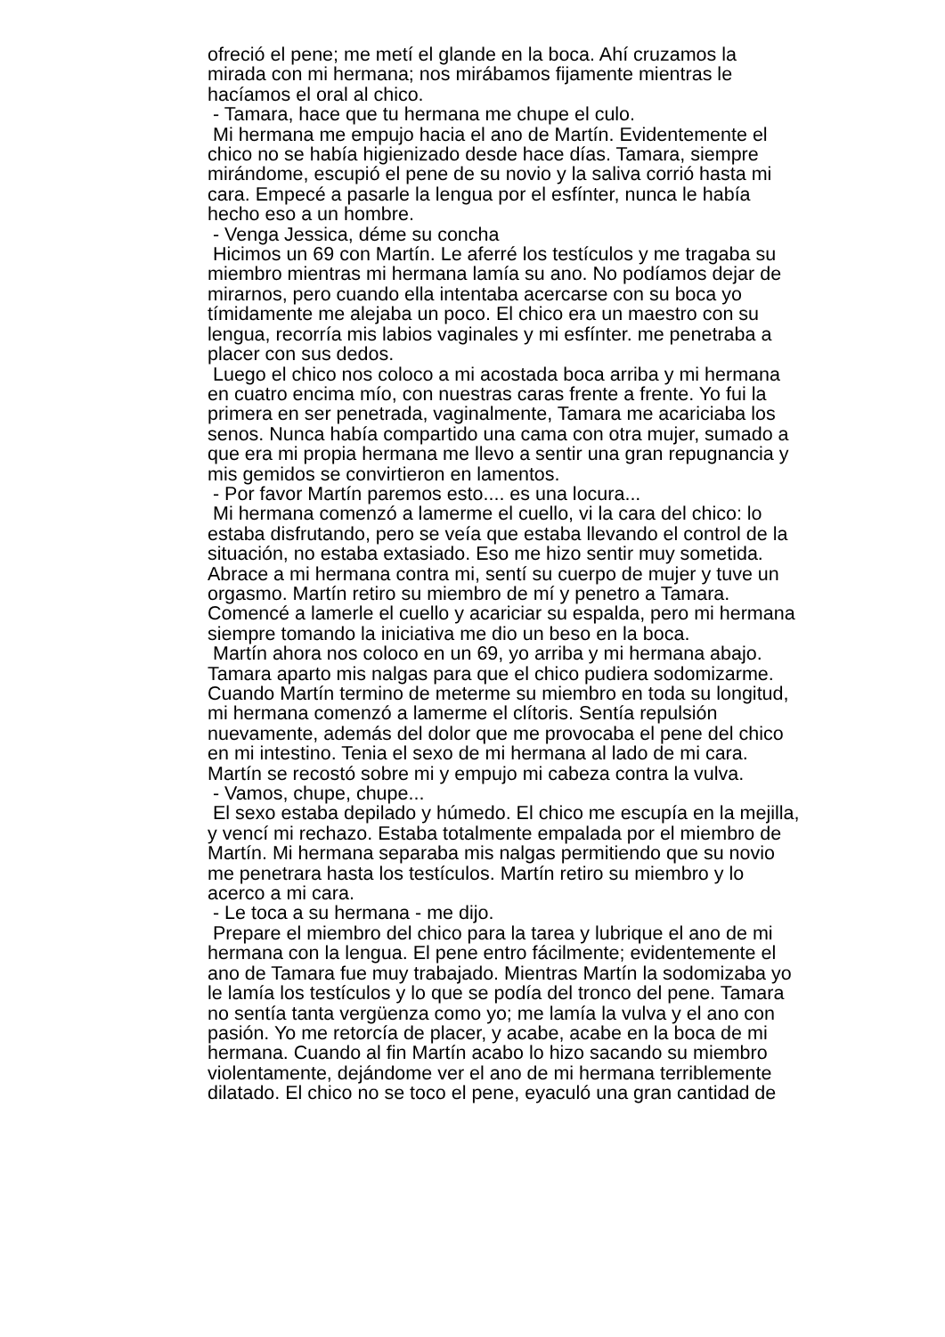ofreció el pene; me metí el glande en la boca. Ahí cruzamos la
mirada con mi hermana; nos mirábamos fijamente mientras le
hacíamos el oral al chico.
- Tamara, hace que tu hermana me chupe el culo.
Mi hermana me empujo hacia el ano de Martín. Evidentemente el
chico no se había higienizado desde hace días. Tamara, siempre
mirándome, escupió el pene de su novio y la saliva corrió hasta mi
cara. Empecé a pasarle la lengua por el esfínter, nunca le había
hecho eso a un hombre.
- Venga Jessica, déme su concha
Hicimos un 69 con Martín. Le aferré los testículos y me tragaba su
miembro mientras mi hermana lamía su ano. No podíamos dejar de
mirarnos, pero cuando ella intentaba acercarse con su boca yo
tímidamente me alejaba un poco. El chico era un maestro con su
lengua, recorría mis labios vaginales y mi esfínter. me penetraba a
placer con sus dedos.
Luego el chico nos coloco a mi acostada boca arriba y mi hermana
en cuatro encima mío, con nuestras caras frente a frente. Yo fui la
primera en ser penetrada, vaginalmente, Tamara me acariciaba los
senos. Nunca había compartido una cama con otra mujer, sumado a
que era mi propia hermana me llevo a sentir una gran repugnancia y
mis gemidos se convirtieron en lamentos.
- Por favor Martín paremos esto.... es una locura...
Mi hermana comenzó a lamerme el cuello, vi la cara del chico: lo
estaba disfrutando, pero se veía que estaba llevando el control de la
situación, no estaba extasiado. Eso me hizo sentir muy sometida.
Abrace a mi hermana contra mi, sentí su cuerpo de mujer y tuve un
orgasmo. Martín retiro su miembro de mí y penetro a Tamara.
Comencé a lamerle el cuello y acariciar su espalda, pero mi hermana
siempre tomando la iniciativa me dio un beso en la boca.
Martín ahora nos coloco en un 69, yo arriba y mi hermana abajo.
Tamara aparto mis nalgas para que el chico pudiera sodomizarme.
Cuando Martín termino de meterme su miembro en toda su longitud,
mi hermana comenzó a lamerme el clítoris. Sentía repulsión
nuevamente, además del dolor que me provocaba el pene del chico
en mi intestino. Tenia el sexo de mi hermana al lado de mi cara.
Martín se recostó sobre mi y empujo mi cabeza contra la vulva.
- Vamos, chupe, chupe...
El sexo estaba depilado y húmedo. El chico me escupía en la mejilla,
y vencí mi rechazo. Estaba totalmente empalada por el miembro de
Martín. Mi hermana separaba mis nalgas permitiendo que su novio
me penetrara hasta los testículos. Martín retiro su miembro y lo
acerco a mi cara.
- Le toca a su hermana - me dijo.
Prepare el miembro del chico para la tarea y lubrique el ano de mi
hermana con la lengua. El pene entro fácilmente; evidentemente el
ano de Tamara fue muy trabajado. Mientras Martín la sodomizaba yo
le lamía los testículos y lo que se podía del tronco del pene. Tamara
no sentía tanta vergüenza como yo; me lamía la vulva y el ano con
pasión. Yo me retorcía de placer, y acabe, acabe en la boca de mi
hermana. Cuando al fin Martín acabo lo hizo sacando su miembro
violentamente, dejándome ver el ano de mi hermana terriblemente
dilatado. El chico no se toco el pene, eyaculó una gran cantidad de